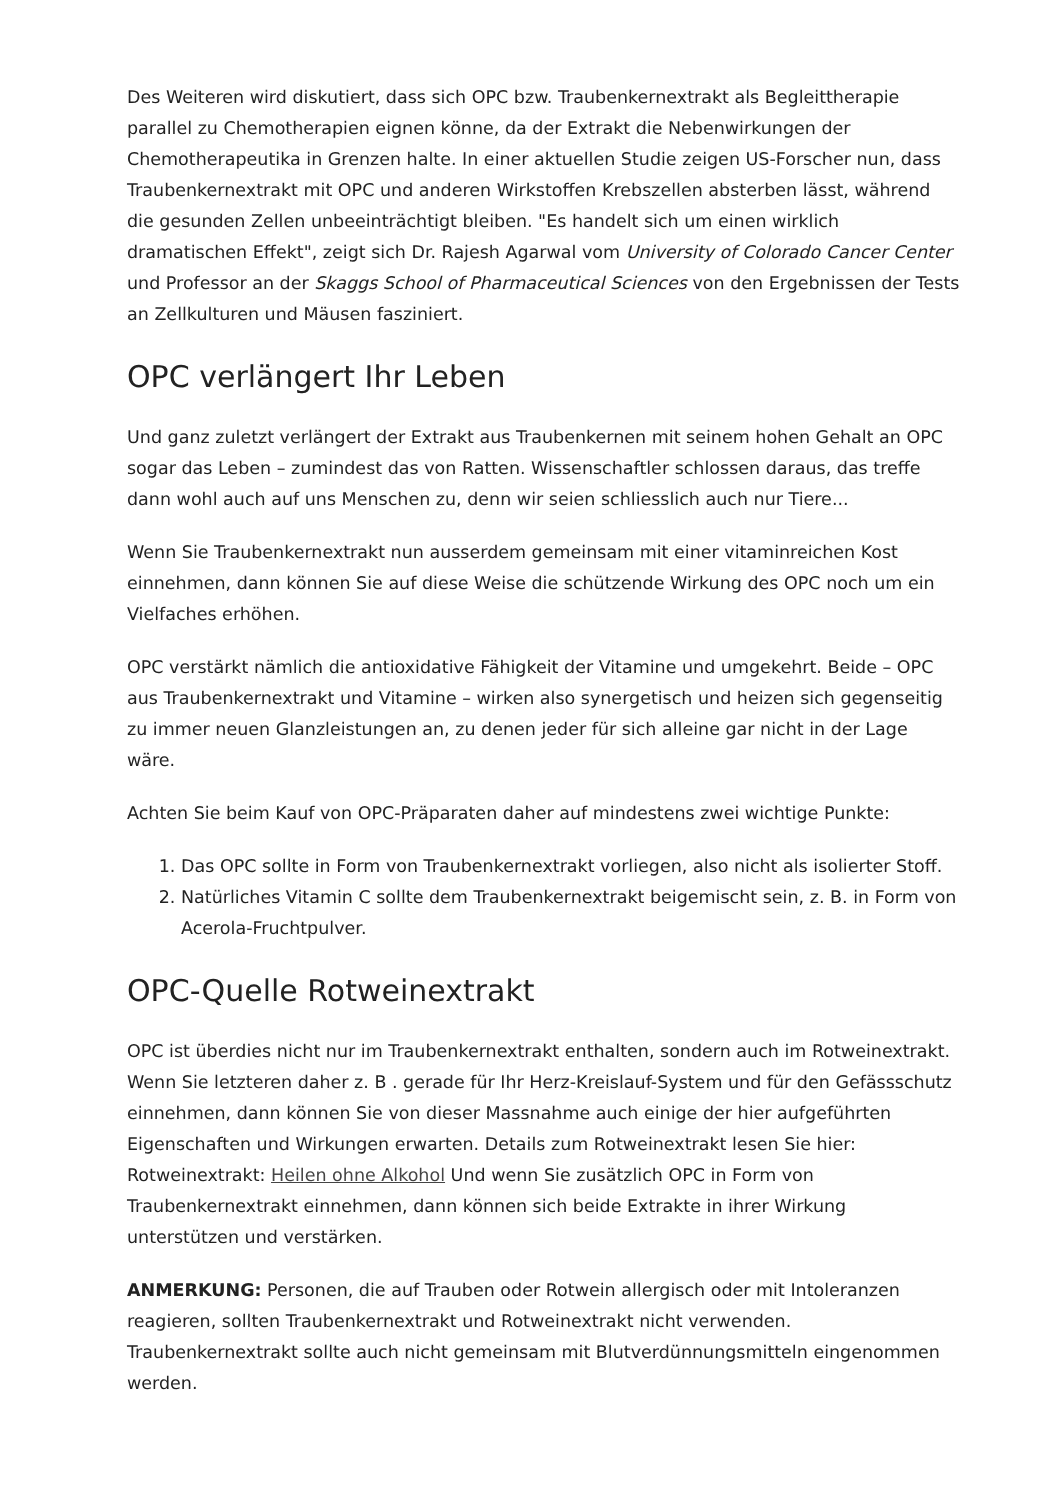Des Weiteren wird diskutiert, dass sich OPC bzw. Traubenkernextrakt als Begleittherapie parallel zu Chemotherapien eignen könne, da der Extrakt die Nebenwirkungen der Chemotherapeutika in Grenzen halte. In einer aktuellen Studie zeigen US-Forscher nun, dass Traubenkernextrakt mit OPC und anderen Wirkstoffen Krebszellen absterben lässt, während die gesunden Zellen unbeeinträchtigt bleiben. "Es handelt sich um einen wirklich dramatischen Effekt", zeigt sich Dr. Rajesh Agarwal vom University of Colorado Cancer Center und Professor an der Skaggs School of Pharmaceutical Sciences von den Ergebnissen der Tests an Zellkulturen und Mäusen fasziniert.
OPC verlängert Ihr Leben
Und ganz zuletzt verlängert der Extrakt aus Traubenkernen mit seinem hohen Gehalt an OPC sogar das Leben – zumindest das von Ratten. Wissenschaftler schlossen daraus, das treffe dann wohl auch auf uns Menschen zu, denn wir seien schliesslich auch nur Tiere...
Wenn Sie Traubenkernextrakt nun ausserdem gemeinsam mit einer vitaminreichen Kost einnehmen, dann können Sie auf diese Weise die schützende Wirkung des OPC noch um ein Vielfaches erhöhen.
OPC verstärkt nämlich die antioxidative Fähigkeit der Vitamine und umgekehrt. Beide – OPC aus Traubenkernextrakt und Vitamine – wirken also synergetisch und heizen sich gegenseitig zu immer neuen Glanzleistungen an, zu denen jeder für sich alleine gar nicht in der Lage wäre.
Achten Sie beim Kauf von OPC-Präparaten daher auf mindestens zwei wichtige Punkte:
1. Das OPC sollte in Form von Traubenkernextrakt vorliegen, also nicht als isolierter Stoff.
2. Natürliches Vitamin C sollte dem Traubenkernextrakt beigemischt sein, z. B. in Form von Acerola-Fruchtpulver.
OPC-Quelle Rotweinextrakt
OPC ist überdies nicht nur im Traubenkernextrakt enthalten, sondern auch im Rotweinextrakt. Wenn Sie letzteren daher z. B . gerade für Ihr Herz-Kreislauf-System und für den Gefässschutz einnehmen, dann können Sie von dieser Massnahme auch einige der hier aufgeführten Eigenschaften und Wirkungen erwarten. Details zum Rotweinextrakt lesen Sie hier: Rotweinextrakt: Heilen ohne Alkohol Und wenn Sie zusätzlich OPC in Form von Traubenkernextrakt einnehmen, dann können sich beide Extrakte in ihrer Wirkung unterstützen und verstärken.
ANMERKUNG: Personen, die auf Trauben oder Rotwein allergisch oder mit Intoleranzen reagieren, sollten Traubenkernextrakt und Rotweinextrakt nicht verwenden. Traubenkernextrakt sollte auch nicht gemeinsam mit Blutverdünnungsmitteln eingenommen werden.